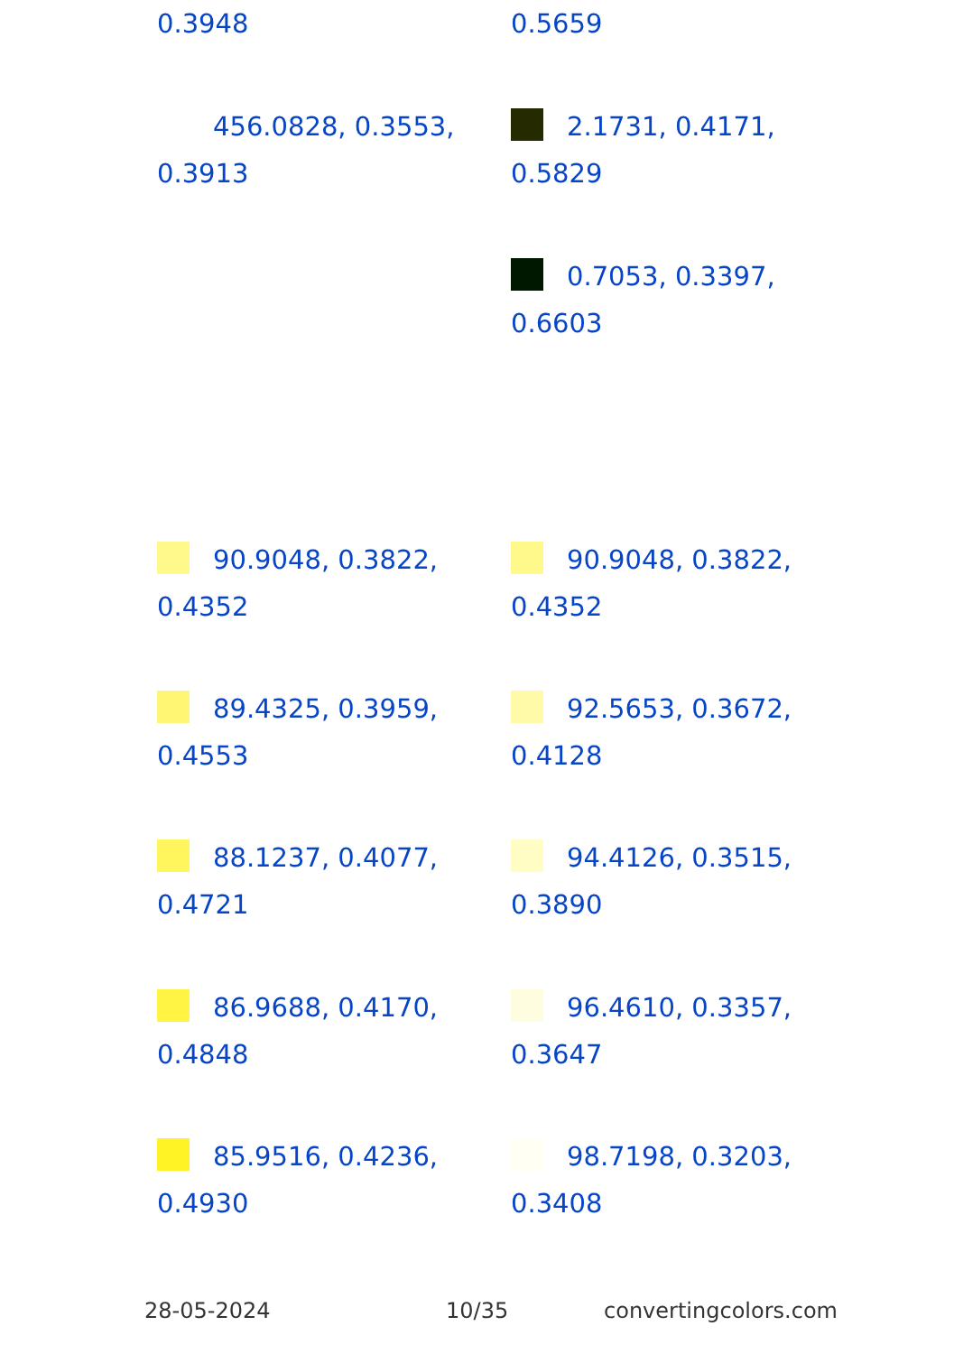0.3948 0.5659
456.0828, 0.3553, 0.3913
2.1731, 0.4171, 0.5829
0.7053, 0.3397, 0.6603
90.9048, 0.3822, 0.4352
90.9048, 0.3822, 0.4352
89.4325, 0.3959, 0.4553
92.5653, 0.3672, 0.4128
88.1237, 0.4077, 0.4721
94.4126, 0.3515, 0.3890
86.9688, 0.4170, 0.4848
96.4610, 0.3357, 0.3647
85.9516, 0.4236, 0.4930
98.7198, 0.3203, 0.3408
28-05-2024 10/35 convertingcolors.com